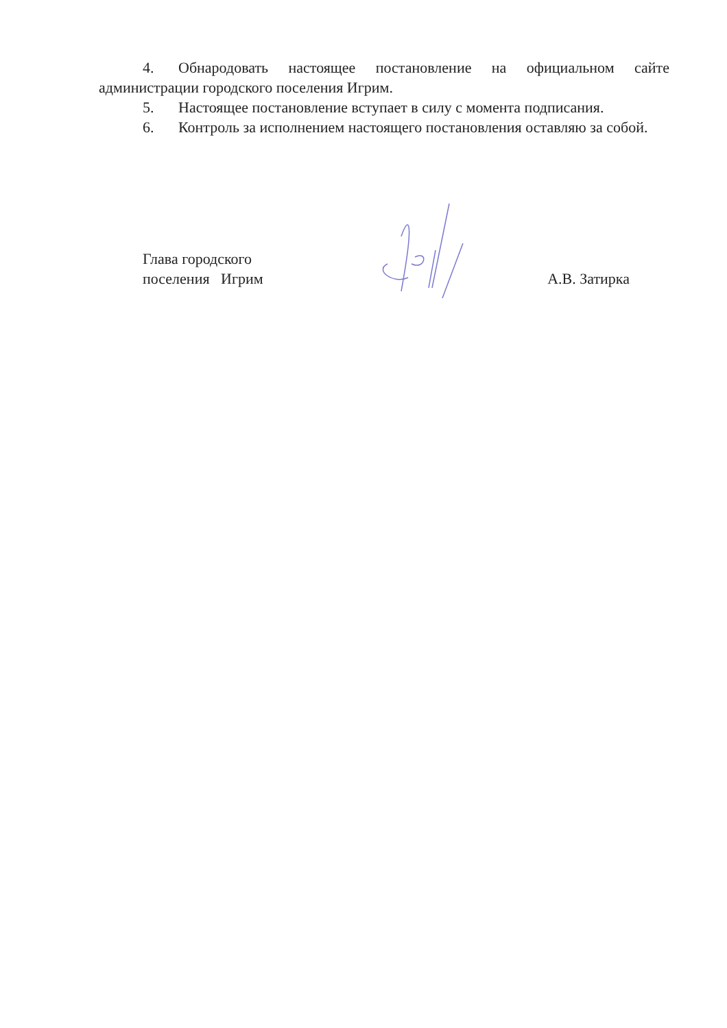4. Обнародовать настоящее постановление на официальном сайте администрации городского поселения Игрим.
5. Настоящее постановление вступает в силу с момента подписания.
6. Контроль за исполнением настоящего постановления оставляю за собой.
Глава городского
поселения Игрим
А.В. Затирка